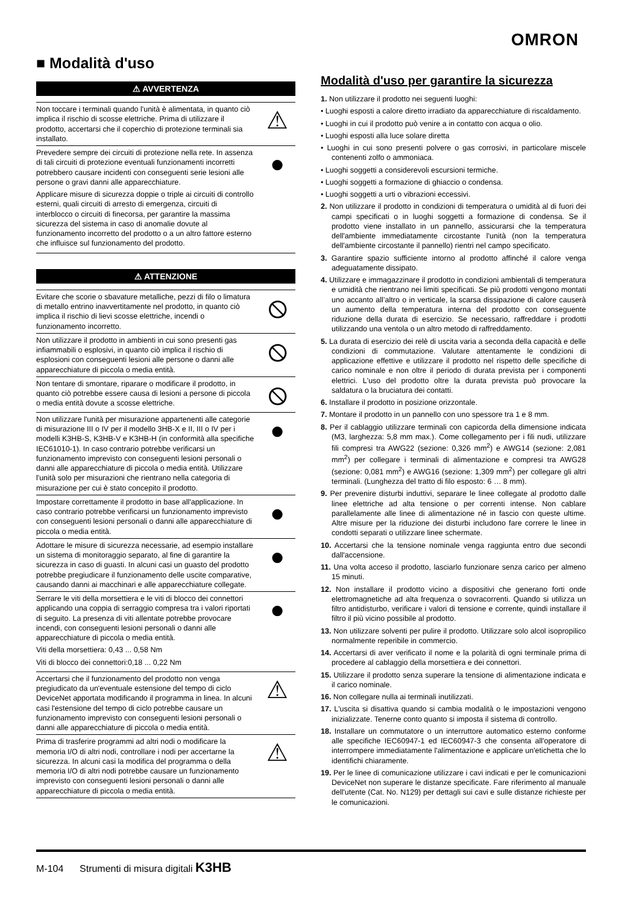OMRON
■ Modalità d'uso
⚠ AVVERTENZA
Non toccare i terminali quando l'unità è alimentata, in quanto ciò implica il rischio di scosse elettriche. Prima di utilizzare il prodotto, accertarsi che il coperchio di protezione terminali sia installato.
⚠
Prevedere sempre dei circuiti di protezione nella rete. In assenza di tali circuiti di protezione eventuali funzionamenti incorretti potrebbero causare incidenti con conseguenti serie lesioni alle persone o gravi danni alle apparecchiature.
Applicare misure di sicurezza doppie o triple ai circuiti di controllo esterni, quali circuiti di arresto di emergenza, circuiti di interblocco o circuiti di finecorsa, per garantire la massima sicurezza del sistema in caso di anomalie dovute al funzionamento incorretto del prodotto o a un altro fattore esterno che influisce sul funzionamento del prodotto.
●
⚠ ATTENZIONE
Evitare che scorie o sbavature metalliche, pezzi di filo o limatura di metallo entrino inavvertitamente nel prodotto, in quanto ciò implica il rischio di lievi scosse elettriche, incendi o funzionamento incorretto.
⦸
Non utilizzare il prodotto in ambienti in cui sono presenti gas infiammabili o esplosivi, in quanto ciò implica il rischio di esplosioni con conseguenti lesioni alle persone o danni alle apparecchiature di piccola o media entità.
⦸
Non tentare di smontare, riparare o modificare il prodotto, in quanto ciò potrebbe essere causa di lesioni a persone di piccola o media entità dovute a scosse elettriche.
⦸
Non utilizzare l'unità per misurazione appartenenti alle categorie di misurazione III o IV per il modello 3HB-X e II, III o IV per i modelli K3HB-S, K3HB-V e K3HB-H (in conformità alla specifiche IEC61010-1). In caso contrario potrebbe verificarsi un funzionamento imprevisto con conseguenti lesioni personali o danni alle apparecchiature di piccola o media entità. Utilizzare l'unità solo per misurazioni che rientrano nella categoria di misurazione per cui è stato concepito il prodotto.
●
Impostare correttamente il prodotto in base all'applicazione. In caso contrario potrebbe verificarsi un funzionamento imprevisto con conseguenti lesioni personali o danni alle apparecchiature di piccola o media entità.
●
Adottare le misure di sicurezza necessarie, ad esempio installare un sistema di monitoraggio separato, al fine di garantire la sicurezza in caso di guasti. In alcuni casi un guasto del prodotto potrebbe pregiudicare il funzionamento delle uscite comparative, causando danni ai macchinari e alle apparecchiature collegate.
●
Serrare le viti della morsettiera e le viti di blocco dei connettori applicando una coppia di serraggio compresa tra i valori riportati di seguito. La presenza di viti allentate potrebbe provocare incendi, con conseguenti lesioni personali o danni alle apparecchiature di piccola o media entità.
Viti della morsettiera: 0,43 ... 0,58 Nm
Viti di blocco dei connettori:0,18 ... 0,22 Nm
●
Accertarsi che il funzionamento del prodotto non venga pregiudicato da un'eventuale estensione del tempo di ciclo DeviceNet apportata modificando il programma in linea. In alcuni casi l'estensione del tempo di ciclo potrebbe causare un funzionamento imprevisto con conseguenti lesioni personali o danni alle apparecchiature di piccola o media entità.
⚠
Prima di trasferire programmi ad altri nodi o modificare la memoria I/O di altri nodi, controllare i nodi per accertarne la sicurezza. In alcuni casi la modifica del programma o della memoria I/O di altri nodi potrebbe causare un funzionamento imprevisto con conseguenti lesioni personali o danni alle apparecchiature di piccola o media entità.
⚠
Modalità d'uso per garantire la sicurezza
1. Non utilizzare il prodotto nei seguenti luoghi:
• Luoghi esposti a calore diretto irradiato da apparecchiature di riscaldamento.
• Luoghi in cui il prodotto può venire a in contatto con acqua o olio.
• Luoghi esposti alla luce solare diretta
• Luoghi in cui sono presenti polvere o gas corrosivi, in particolare miscele contenenti zolfo o ammoniaca.
• Luoghi soggetti a considerevoli escursioni termiche.
• Luoghi soggetti a formazione di ghiaccio o condensa.
• Luoghi soggetti a urti o vibrazioni eccessivi.
2. Non utilizzare il prodotto in condizioni di temperatura o umidità al di fuori dei campi specificati o in luoghi soggetti a formazione di condensa. Se il prodotto viene installato in un pannello, assicurarsi che la temperatura dell'ambiente immediatamente circostante l'unità (non la temperatura dell'ambiente circostante il pannello) rientri nel campo specificato.
3. Garantire spazio sufficiente intorno al prodotto affinché il calore venga adeguatamente dissipato.
4. Utilizzare e immagazzinare il prodotto in condizioni ambientali di temperatura e umidità che rientrano nei limiti specificati. Se più prodotti vengono montati uno accanto all’altro o in verticale, la scarsa dissipazione di calore causerà un aumento della temperatura interna del prodotto con conseguente riduzione della durata di esercizio. Se necessario, raffreddare i prodotti utilizzando una ventola o un altro metodo di raffreddamento.
5. La durata di esercizio dei relè di uscita varia a seconda della capacità e delle condizioni di commutazione. Valutare attentamente le condizioni di applicazione effettive e utilizzare il prodotto nel rispetto delle specifiche di carico nominale e non oltre il periodo di durata prevista per i componenti elettrici. L'uso del prodotto oltre la durata prevista può provocare la saldatura o la bruciatura dei contatti.
6. Installare il prodotto in posizione orizzontale.
7. Montare il prodotto in un pannello con uno spessore tra 1 e 8 mm.
8. Per il cablaggio utilizzare terminali con capicorda della dimensione indicata (M3, larghezza: 5,8 mm max.). Come collegamento per i fili nudi, utilizzare fili compresi tra AWG22 (sezione: 0,326 mm<sup>2</sup>) e AWG14 (sezione: 2,081 mm<sup>2</sup>) per collegare i terminali di alimentazione e compresi tra AWG28 (sezione: 0,081 mm<sup>2</sup>) e AWG16 (sezione: 1,309 mm<sup>2</sup>) per collegare gli altri terminali. (Lunghezza del tratto di filo esposto: 6 … 8 mm).
9. Per prevenire disturbi induttivi, separare le linee collegate al prodotto dalle linee elettriche ad alta tensione o per correnti intense. Non cablare parallelamente alle linee di alimentazione né in fascio con queste ultime. Altre misure per la riduzione dei disturbi includono fare correre le linee in condotti separati o utilizzare linee schermate.
10. Accertarsi che la tensione nominale venga raggiunta entro due secondi dall'accensione.
11. Una volta acceso il prodotto, lasciarlo funzionare senza carico per almeno 15 minuti.
12. Non installare il prodotto vicino a dispositivi che generano forti onde elettromagnetiche ad alta frequenza o sovracorrenti. Quando si utilizza un filtro antidisturbo, verificare i valori di tensione e corrente, quindi installare il filtro il più vicino possibile al prodotto.
13. Non utilizzare solventi per pulire il prodotto. Utilizzare solo alcol isopropilico normalmente reperibile in commercio.
14. Accertarsi di aver verificato il nome e la polarità di ogni terminale prima di procedere al cablaggio della morsettiera e dei connettori.
15. Utilizzare il prodotto senza superare la tensione di alimentazione indicata e il carico nominale.
16. Non collegare nulla ai terminali inutilizzati.
17. L'uscita si disattiva quando si cambia modalità o le impostazioni vengono inizializzate. Tenerne conto quanto si imposta il sistema di controllo.
18. Installare un commutatore o un interruttore automatico esterno conforme alle specifiche IEC60947-1 ed IEC60947-3 che consenta all'operatore di interrompere immediatamente l'alimentazione e applicare un'etichetta che lo identifichi chiaramente.
19. Per le linee di comunicazione utilizzare i cavi indicati e per le comunicazioni DeviceNet non superare le distanze specificate. Fare riferimento al manuale dell'utente (Cat. No. N129) per dettagli sui cavi e sulle distanze richieste per le comunicazioni.
M-104 Strumenti di misura digitali K3HB